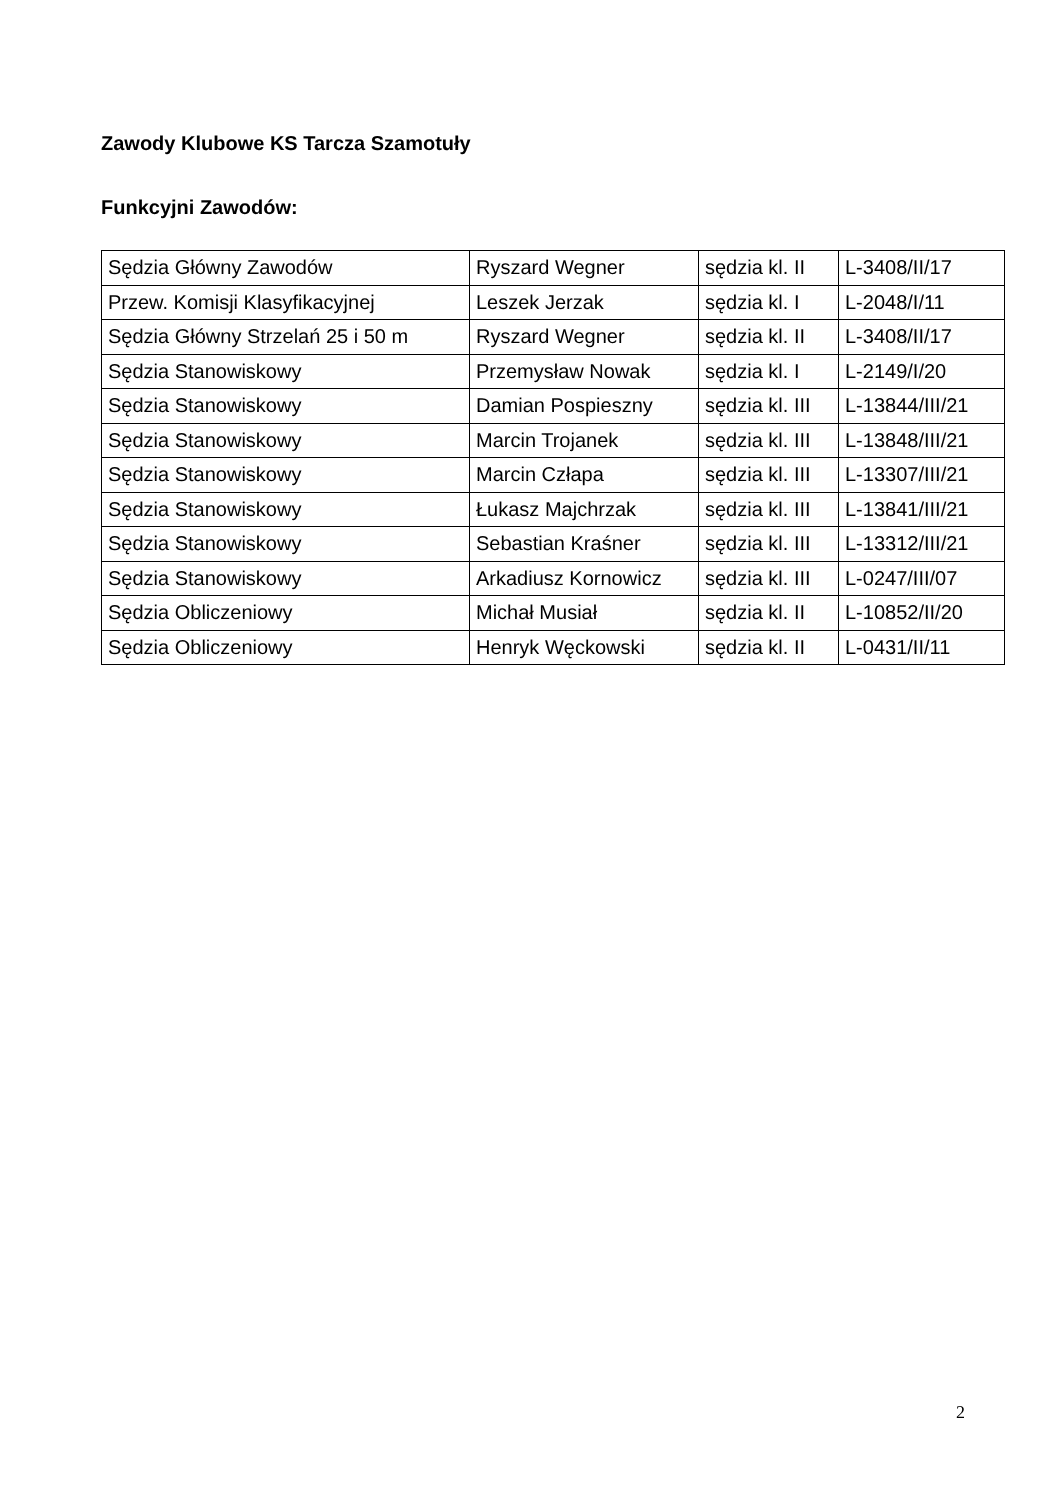Zawody Klubowe KS Tarcza Szamotuły
Funkcyjni Zawodów:
| Sędzia Główny Zawodów | Ryszard Wegner | sędzia kl. II | L-3408/II/17 |
| Przew. Komisji Klasyfikacyjnej | Leszek Jerzak | sędzia kl. I | L-2048/I/11 |
| Sędzia Główny Strzelań 25 i 50 m | Ryszard Wegner | sędzia kl. II | L-3408/II/17 |
| Sędzia Stanowiskowy | Przemysław Nowak | sędzia kl. I | L-2149/I/20 |
| Sędzia Stanowiskowy | Damian Pospieszny | sędzia kl. III | L-13844/III/21 |
| Sędzia Stanowiskowy | Marcin Trojanek | sędzia kl. III | L-13848/III/21 |
| Sędzia Stanowiskowy | Marcin Człapa | sędzia kl. III | L-13307/III/21 |
| Sędzia Stanowiskowy | Łukasz Majchrzak | sędzia kl. III | L-13841/III/21 |
| Sędzia Stanowiskowy | Sebastian Kraśner | sędzia kl. III | L-13312/III/21 |
| Sędzia Stanowiskowy | Arkadiusz Kornowicz | sędzia kl. III | L-0247/III/07 |
| Sędzia Obliczeniowy | Michał Musiał | sędzia kl. II | L-10852/II/20 |
| Sędzia Obliczeniowy | Henryk Węckowski | sędzia kl. II | L-0431/II/11 |
2